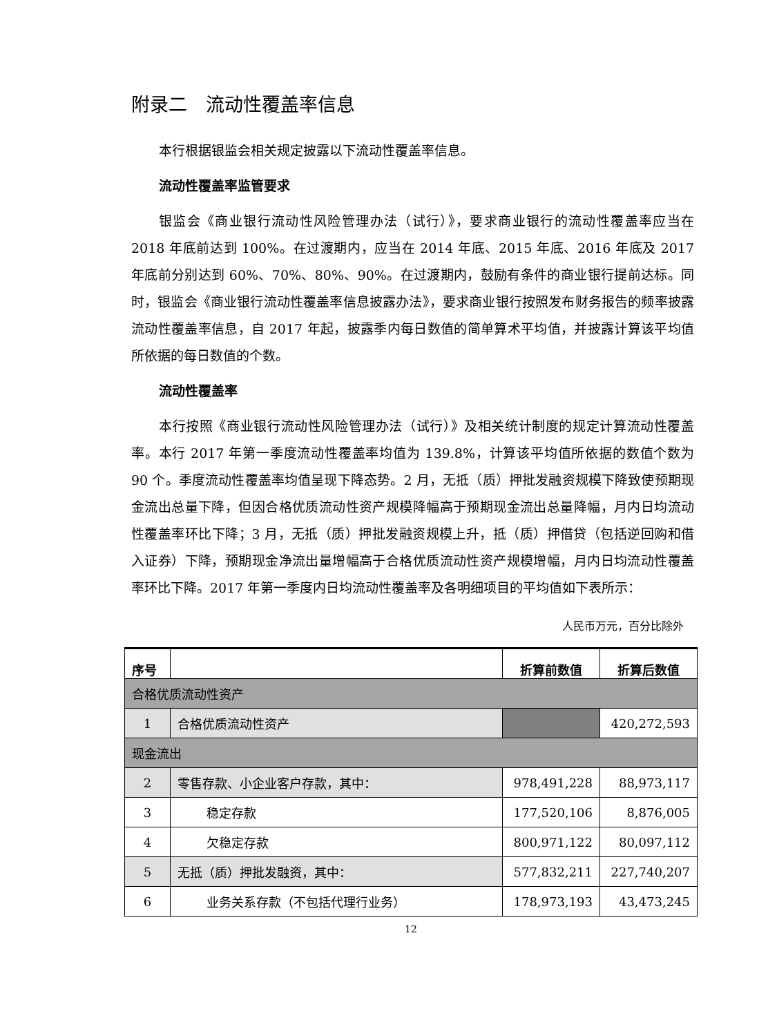附录二　流动性覆盖率信息
本行根据银监会相关规定披露以下流动性覆盖率信息。
流动性覆盖率监管要求
银监会《商业银行流动性风险管理办法（试行）》，要求商业银行的流动性覆盖率应当在 2018 年底前达到 100%。在过渡期内，应当在 2014 年底、2015 年底、2016 年底及 2017 年底前分别达到 60%、70%、80%、90%。在过渡期内，鼓励有条件的商业银行提前达标。同时，银监会《商业银行流动性覆盖率信息披露办法》，要求商业银行按照发布财务报告的频率披露流动性覆盖率信息，自 2017 年起，披露季内每日数值的简单算术平均值，并披露计算该平均值所依据的每日数值的个数。
流动性覆盖率
本行按照《商业银行流动性风险管理办法（试行）》及相关统计制度的规定计算流动性覆盖率。本行 2017 年第一季度流动性覆盖率均值为 139.8%，计算该平均值所依据的数值个数为 90 个。季度流动性覆盖率均值呈现下降态势。2 月，无抵（质）押批发融资规模下降致使预期现金流出总量下降，但因合格优质流动性资产规模降幅高于预期现金流出总量降幅，月内日均流动性覆盖率环比下降；3 月，无抵（质）押批发融资规模上升，抵（质）押借贷（包括逆回购和借入证券）下降，预期现金净流出量增幅高于合格优质流动性资产规模增幅，月内日均流动性覆盖率环比下降。2017 年第一季度内日均流动性覆盖率及各明细项目的平均值如下表所示：
人民币万元，百分比除外
| 序号 | | 折算前数值 | 折算后数值 |
| --- | --- | --- | --- |
| 合格优质流动性资产 | | | |
| 1 | 合格优质流动性资产 | | 420,272,593 |
| 现金流出 | | | |
| 2 | 零售存款、小企业客户存款，其中： | 978,491,228 | 88,973,117 |
| 3 | 稳定存款 | 177,520,106 | 8,876,005 |
| 4 | 欠稳定存款 | 800,971,122 | 80,097,112 |
| 5 | 无抵（质）押批发融资，其中： | 577,832,211 | 227,740,207 |
| 6 | 业务关系存款（不包括代理行业务） | 178,973,193 | 43,473,245 |
12